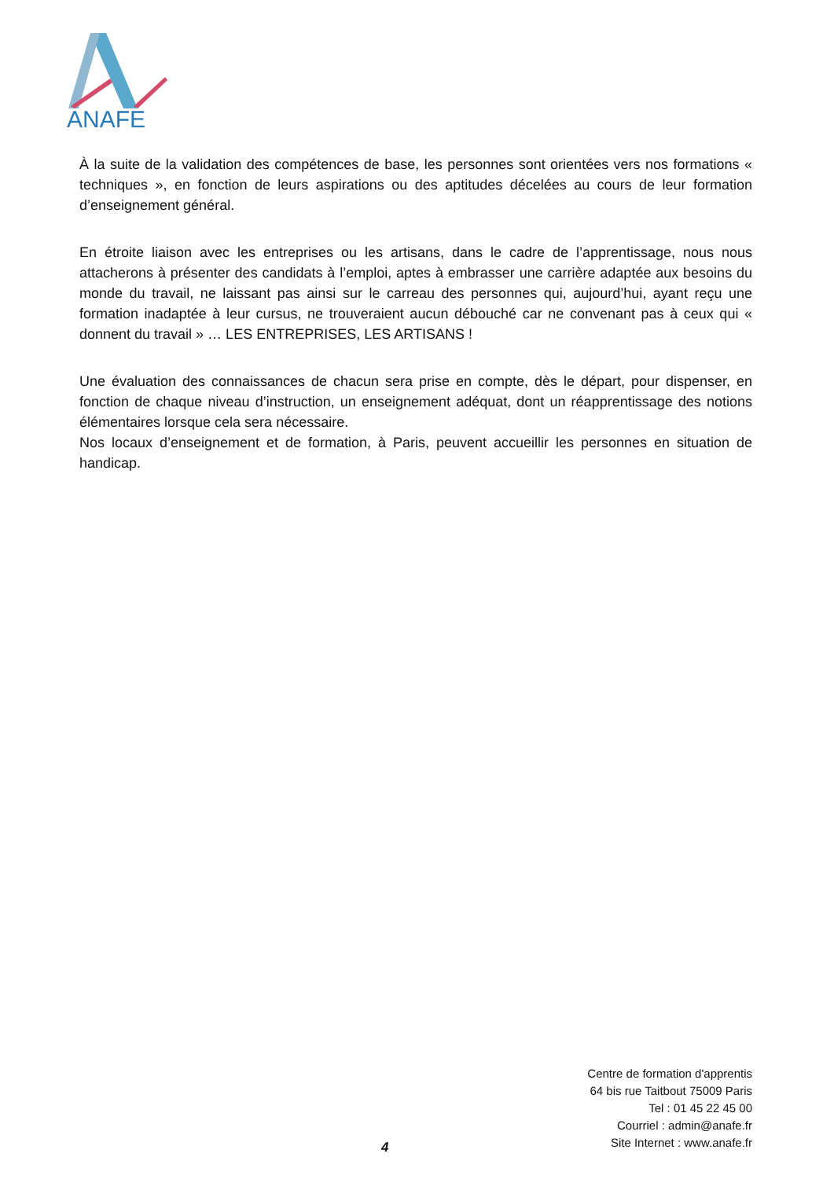ANAFE
À la suite de la validation des compétences de base, les personnes sont orientées vers nos formations « techniques », en fonction de leurs aspirations ou des aptitudes décelées au cours de leur formation d’enseignement général.
En étroite liaison avec les entreprises ou les artisans, dans le cadre de l’apprentissage, nous nous attacherons à présenter des candidats à l’emploi, aptes à embrasser une carrière adaptée aux besoins du monde du travail, ne laissant pas ainsi sur le carreau des personnes qui, aujourd’hui, ayant reçu une formation inadaptée à leur cursus, ne trouveraient aucun débouché car ne convenant pas à ceux qui « donnent du travail » … LES ENTREPRISES, LES ARTISANS !
Une évaluation des connaissances de chacun sera prise en compte, dès le départ, pour dispenser, en fonction de chaque niveau d’instruction, un enseignement adéquat, dont un réapprentissage des notions élémentaires lorsque cela sera nécessaire.
Nos locaux d’enseignement et de formation, à Paris, peuvent accueillir les personnes en situation de handicap.
Centre de formation d'apprentis
64 bis rue Taitbout 75009 Paris
Tel : 01 45 22 45 00
Courriel : admin@anafe.fr
Site Internet : www.anafe.fr
4